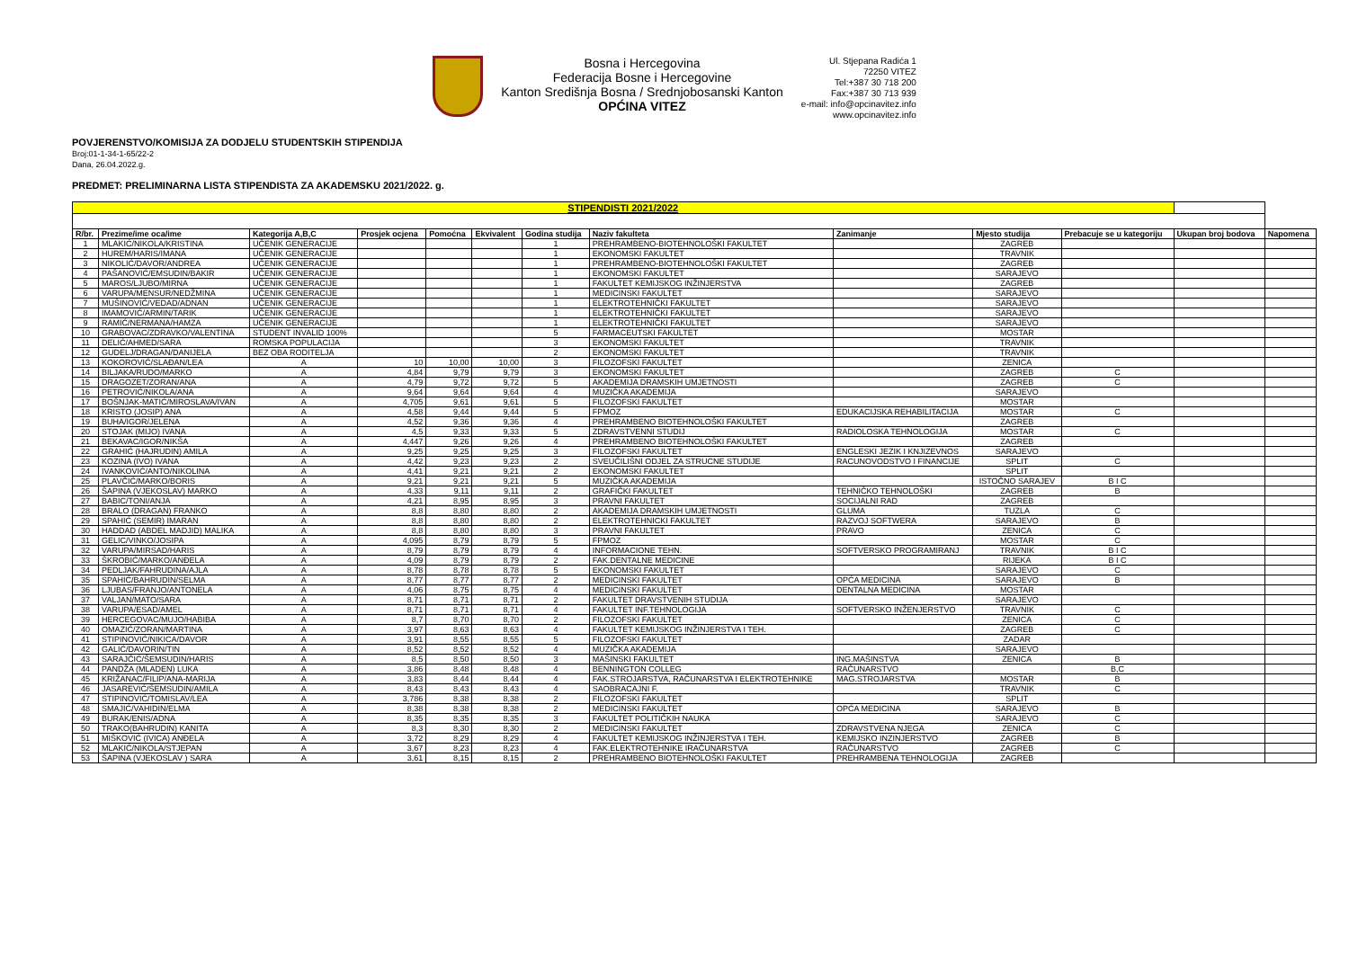Bosna i Hercegovina
Federacija Bosne i Hercegovine
Kanton Središnja Bosna / Srednjobosanski Kanton
OPĆINA VITEZ
Ul. Stjepana Radića 1
72250 VITEZ
Tel:+387 30 718 200
Fax:+387 30 713 939
e-mail: info@opcinavitez.info
www.opcinavitez.info
POVJERENSTVO/KOMISIJA ZA DODJELU STUDENTSKIH STIPENDIJA
Broj:01-1-34-1-65/22-2
Dana, 26.04.2022.g.
PREDMET: PRELIMINARNA LISTA STIPENDISTA ZA AKADEMSKU 2021/2022. g.
| STIPENDISTI 2021/2022 | | | | | | | | | | | | |
| R/br. | Prezime/ime oca/ime | Kategorija A,B,C | Prosjek ocjena | Pomoćna | Ekvivalent | Godina studija | Naziv fakulteta | Zanimanje | Mjesto studija | Prebacuje se u kategoriju | Ukupan broj bodova | Napomena |
| 1 | MLAKIĆ/NIKOLA/KRISTINA | UČENIK GENERACIJE | | | | 1 | PREHRAMBENO-BIOTEHNOLOŠKI FAKULTET | | ZAGREB | | | |
| 2 | HUREM/HARIS/IMANA | UČENIK GENERACIJE | | | | 1 | EKONOMSKI FAKULTET | | TRAVNIK | | | |
| 3 | NIKOLIĆ/DAVOR/ANDREA | UČENIK GENERACIJE | | | | 1 | PREHRAMBENO-BIOTEHNOLOŠKI FAKULTET | | ZAGREB | | | |
| 4 | PAŠANOVIĆ/EMSUDIN/BAKIR | UČENIK GENERACIJE | | | | 1 | EKONOMSKI FAKULTET | | SARAJEVO | | | |
| 5 | MAROS/LJUBO/MIRNA | UČENIK GENERACIJE | | | | 1 | FAKULTET KEMIJSKOG INŽINJERSTVA | | ZAGREB | | | |
| 6 | VARUPA/MENSUR/NEDŽMINA | UČENIK GENERACIJE | | | | 1 | MEDICINSKI FAKULTET | | SARAJEVO | | | |
| 7 | MUŠINOVIĆ/VEDAD/ADNAN | UČENIK GENERACIJE | | | | 1 | ELEKTROTEHNIČKI FAKULTET | | SARAJEVO | | | |
| 8 | IMAMOVIĆ/ARMIN/TARIK | UČENIK GENERACIJE | | | | 1 | ELEKTROTEHNIČKI FAKULTET | | SARAJEVO | | | |
| 9 | RAMIĆ/NERMANA/HAMZA | UČENIK GENERACIJE | | | | 1 | ELEKTROTEHNIČKI FAKULTET | | SARAJEVO | | | |
| 10 | GRABOVAC/ZDRAVKO/VALENTINA | STUDENT INVALID 100% | | | | 5 | FARMACEUTSKI FAKULTET | | MOSTAR | | | |
| 11 | DELIĆ/AHMED/SARA | ROMSKA POPULACIJA | | | | 3 | EKONOMSKI FAKULTET | | TRAVNIK | | | |
| 12 | GUDELJ/DRAGAN/DANIJELA | BEZ OBA RODITELJA | | | | 2 | EKONOMSKI FAKULTET | | TRAVNIK | | | |
| 13 | KOKOROVIĆ/SLAĐAN/LEA | A | 10 | 10,00 | 10,00 | 3 | FILOZOFSKI FAKULTET | | ZENICA | | | |
| 14 | BILJAKA/RUDO/MARKO | A | 4,84 | 9,79 | 9,79 | 3 | EKONOMSKI FAKULTET | | ZAGREB | C | | |
| 15 | DRAGOZET/ZORAN/ANA | A | 4,79 | 9,72 | 9,72 | 5 | AKADEMIJA DRAMSKIH UMJETNOSTI | | ZAGREB | C | | |
| 16 | PETROVIĆ/NIKOLA/ANA | A | 9,64 | 9,64 | 9,64 | 4 | MUZIČKA AKADEMIJA | | SARAJEVO | | | |
| 17 | BOŠNJAK-MATIĆ/MIROSLAVA/IVAN | A | 4,705 | 9,61 | 9,61 | 5 | FILOZOFSKI FAKULTET | | MOSTAR | | | |
| 18 | KRISTO (JOSIP) ANA | A | 4,58 | 9,44 | 9,44 | 5 | FPMOZ | EDUKACIJSKA REHABILITACIJA | MOSTAR | C | | |
| 19 | BUHA/IGOR/JELENA | A | 4,52 | 9,36 | 9,36 | 4 | PREHRAMBENO BIOTEHNOLOŠKI FAKULTET | | ZAGREB | | | |
| 20 | STOJAK (MIJO) IVANA | A | 4,5 | 9,33 | 9,33 | 5 | ZDRAVSTVENNI STUDIJ | RADIOLOSKA TEHNOLOGIJA | MOSTAR | C | | |
| 21 | BEKAVAC/IGOR/NIKŠA | A | 4,447 | 9,26 | 9,26 | 4 | PREHRAMBENO BIOTEHNOLOŠKI FAKULTET | | ZAGREB | | | |
| 22 | GRAHIĆ (HAJRUDIN) AMILA | A | 9,25 | 9,25 | 9,25 | 3 | FILOZOFSKI FAKULTET | ENGLESKI JEZIK I KNJIZEVNOS | SARAJEVO | | | |
| 23 | KOZINA (IVO) IVANA | A | 4,42 | 9,23 | 9,23 | 2 | SVEUČILIŠNI ODJEL ZA STRUCNE STUDIJE | RACUNOVODSTVO I FINANCIJE | SPLIT | C | | |
| 24 | IVANKOVIĆ/ANTO/NIKOLINA | A | 4,41 | 9,21 | 9,21 | 2 | EKONOMSKI FAKULTET | | SPLIT | | | |
| 25 | PLAVČIĆ/MARKO/BORIS | A | 9,21 | 9,21 | 9,21 | 5 | MUZIČKA AKADEMIJA | | ISTOČNO SARAJEV | B I C | | |
| 26 | ŠAPINA (VJEKOSLAV) MARKO | A | 4,33 | 9,11 | 9,11 | 2 | GRAFIČKI FAKULTET | TEHNIČKO TEHNOLOŠKI | ZAGREB | B | | |
| 27 | BABIC/TONI/ANJA | A | 4,21 | 8,95 | 8,95 | 3 | PRAVNI FAKULTET | SOCIJALNI RAD | ZAGREB | | | |
| 28 | BRALO (DRAGAN) FRANKO | A | 8,8 | 8,80 | 8,80 | 2 | AKADEMIJA DRAMSKIH UMJETNOSTI | GLUMA | TUZLA | C | | |
| 29 | SPAHIĆ (SEMIR) IMARAN | A | 8,8 | 8,80 | 8,80 | 2 | ELEKTROTEHNICKI FAKULTET | RAZVOJ SOFTWERA | SARAJEVO | B | | |
| 30 | HADDAD (ABDEL MADJID) MALIKA | A | 8,8 | 8,80 | 8,80 | 3 | PRAVNI FAKULTET | PRAVO | ZENICA | C | | |
| 31 | GELIC/VINKO/JOSIPA | A | 4,095 | 8,79 | 8,79 | 5 | FPMOZ | | MOSTAR | C | | |
| 32 | VARUPA/MIRSAD/HARIS | A | 8,79 | 8,79 | 8,79 | 4 | INFORMACIONE TEHN. | SOFTVERSKO PROGRAMIRANJ | TRAVNIK | B I C | | |
| 33 | ŠKROBIĆ/MARKO/ANĐELA | A | 4,09 | 8,79 | 8,79 | 2 | FAK.DENTALNE MEDICINE | | RIJEKA | B I C | | |
| 34 | PEDLJAK/FAHRUDINA/AJLA | A | 8,78 | 8,78 | 8,78 | 5 | EKONOMSKI FAKULTET | | SARAJEVO | C | | |
| 35 | SPAHIĆ/BAHRUDIN/SELMA | A | 8,77 | 8,77 | 8,77 | 2 | MEDICINSKI FAKULTET | OPĆA MEDICINA | SARAJEVO | B | | |
| 36 | LJUBAS/FRANJO/ANTONELA | A | 4,06 | 8,75 | 8,75 | 4 | MEDICINSKI FAKULTET | DENTALNA MEDICINA | MOSTAR | | | |
| 37 | VALJAN/MATO/SARA | A | 8,71 | 8,71 | 8,71 | 2 | FAKULTET DRAVSTVENIH STUDIJA | | SARAJEVO | | | |
| 38 | VARUPA/ESAD/AMEL | A | 8,71 | 8,71 | 8,71 | 4 | FAKULTET INF.TEHNOLOGIJA | SOFTVERSKO INŽENJERSTVO | TRAVNIK | C | | |
| 39 | HERCEGOVAC/MUJO/HABIBA | A | 8,7 | 8,70 | 8,70 | 2 | FILOZOFSKI FAKULTET | | ZENICA | C | | |
| 40 | OMAZIĆ/ZORAN/MARTINA | A | 3,97 | 8,63 | 8,63 | 4 | FAKULTET KEMIJSKOG INŽINJERSTVA I TEH. | | ZAGREB | C | | |
| 41 | STIPINOVIĆ/NIKICA/DAVOR | A | 3,91 | 8,55 | 8,55 | 5 | FILOZOFSKI FAKULTET | | ZADAR | | | |
| 42 | GALIĆ/DAVORIN/TIN | A | 8,52 | 8,52 | 8,52 | 4 | MUZIČKA AKADEMIJA | | SARAJEVO | | | |
| 43 | SARAJČIĆ/ŠEMSUDIN/HARIS | A | 8,5 | 8,50 | 8,50 | 3 | MAŠINSKI FAKULTET | ING.MAŠINSTVA | ZENICA | B | | |
| 44 | PANDŽA (MLADEN) LUKA | A | 3,86 | 8,48 | 8,48 | 4 | BENNINGTON COLLEG | RAČUNARSTVO | | B,C | | |
| 45 | KRIŽANAC/FILIP/ANA-MARIJA | A | 3,83 | 8,44 | 8,44 | 4 | FAK.STROJARSTVA, RAČUNARSTVA I ELEKTROTEHNIKE | MAG.STROJARSTVA | MOSTAR | B | | |
| 46 | JASAREVIĆ/ŠEMSUDIN/AMILA | A | 8,43 | 8,43 | 8,43 | 4 | SAOBRACAJNI F. | | TRAVNIK | C | | |
| 47 | STIPINOVIĆ/TOMISLAV/LEA | A | 3,786 | 8,38 | 8,38 | 2 | FILOZOFSKI FAKULTET | | SPLIT | | | |
| 48 | SMAJIĆ/VAHIDIN/ELMA | A | 8,38 | 8,38 | 8,38 | 2 | MEDICINSKI FAKULTET | OPĆA MEDICINA | SARAJEVO | B | | |
| 49 | BURAK/ENIS/ADNA | A | 8,35 | 8,35 | 8,35 | 3 | FAKULTET POLITIČKIH NAUKA | | SARAJEVO | C | | |
| 50 | TRAKO(BAHRUDIN) KANITA | A | 8,3 | 8,30 | 8,30 | 2 | MEDICINSKI FAKULTET | ZDRAVSTVENA NJEGA | ZENICA | C | | |
| 51 | MIŠKOVIĆ (IVICA) ANĐELA | A | 3,72 | 8,29 | 8,29 | 4 | FAKULTET KEMIJSKOG INŽINJERSTVA I TEH. | KEMIJSKO INZINJERSTVO | ZAGREB | B | | |
| 52 | MLAKIĆ/NIKOLA/STJEPAN | A | 3,67 | 8,23 | 8,23 | 4 | FAK.ELEKTROTEHNIKE IRAČUNARSTVA | RAČUNARSTVO | ZAGREB | C | | |
| 53 | ŠAPINA (VJEKOSLAV ) SARA | A | 3,61 | 8,15 | 8,15 | 2 | PREHRAMBENO BIOTEHNOLOŠKI FAKULTET | PREHRAMBENA TEHNOLOGIJA | ZAGREB | | | |